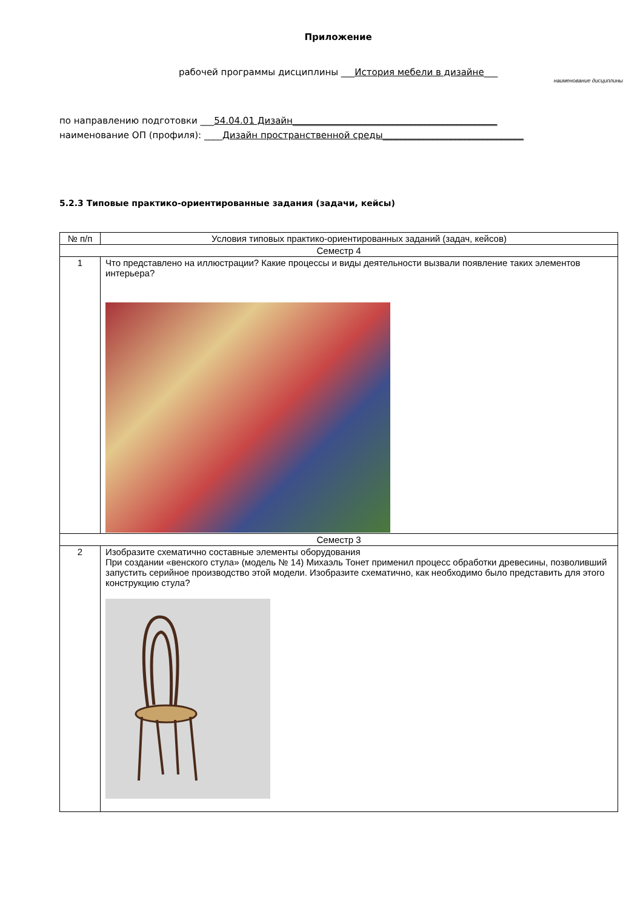Приложение
рабочей программы дисциплины ___История мебели в дизайне___
наименование дисциплины
по направлению подготовки ___54.04.01 Дизайн_____________________________________________
наименование ОП (профиля): ____Дизайн пространственной среды_______________________________
5.2.3 Типовые практико-ориентированные задания (задачи, кейсы)
| № п/п | Условия типовых практико-ориентированных заданий (задач, кейсов) |
| --- | --- |
| Семестр 4 | |
| 1 | Что представлено на иллюстрации? Какие процессы и виды деятельности вызвали появление таких элементов интерьера? |
| Семестр 3 | |
| 2 | Изобразите схематично составные элементы оборудования При создании «венского стула» (модель № 14) Михаэль Тонет применил процесс обработки древесины, позволивший запустить серийное производство этой модели. Изобразите схематично, как необходимо было представить для этого конструкцию стула? |